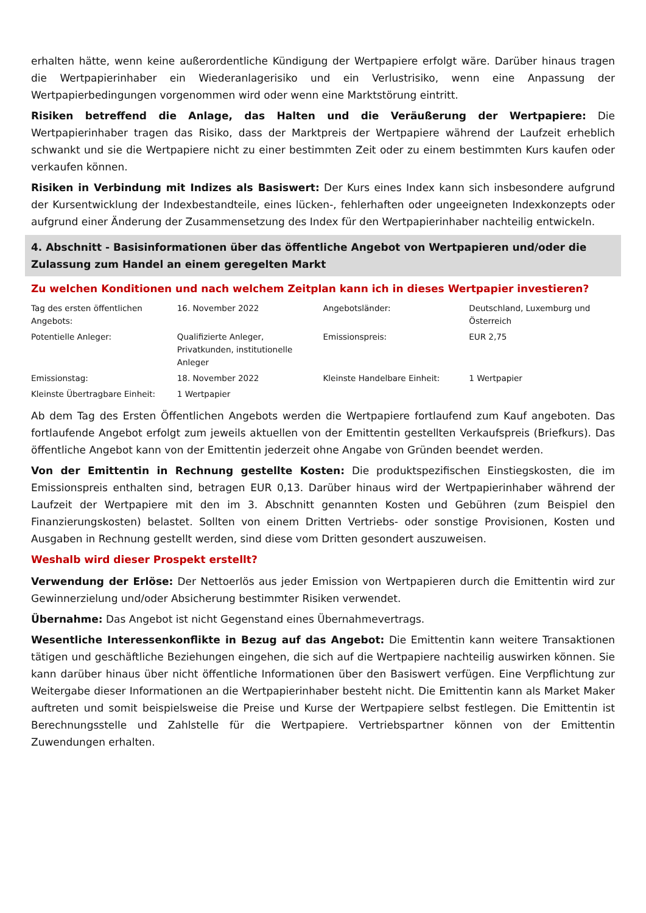erhalten hätte, wenn keine außerordentliche Kündigung der Wertpapiere erfolgt wäre. Darüber hinaus tragen die Wertpapierinhaber ein Wiederanlagerisiko und ein Verlustrisiko, wenn eine Anpassung der Wertpapierbedingungen vorgenommen wird oder wenn eine Marktstörung eintritt.
Risiken betreffend die Anlage, das Halten und die Veräußerung der Wertpapiere: Die Wertpapierinhaber tragen das Risiko, dass der Marktpreis der Wertpapiere während der Laufzeit erheblich schwankt und sie die Wertpapiere nicht zu einer bestimmten Zeit oder zu einem bestimmten Kurs kaufen oder verkaufen können.
Risiken in Verbindung mit Indizes als Basiswert: Der Kurs eines Index kann sich insbesondere aufgrund der Kursentwicklung der Indexbestandteile, eines lücken-, fehlerhaften oder ungeeigneten Indexkonzepts oder aufgrund einer Änderung der Zusammensetzung des Index für den Wertpapierinhaber nachteilig entwickeln.
4. Abschnitt - Basisinformationen über das öffentliche Angebot von Wertpapieren und/oder die Zulassung zum Handel an einem geregelten Markt
Zu welchen Konditionen und nach welchem Zeitplan kann ich in dieses Wertpapier investieren?
| Tag des ersten öffentlichen Angebots: | 16. November 2022 | Angebotsländer: | Deutschland, Luxemburg und Österreich |
| Potentielle Anleger: | Qualifizierte Anleger, Privatkunden, institutionelle Anleger | Emissionspreis: | EUR 2,75 |
| Emissionstag: | 18. November 2022 | Kleinste Handelbare Einheit: | 1 Wertpapier |
| Kleinste Übertragbare Einheit: | 1 Wertpapier | | |
Ab dem Tag des Ersten Öffentlichen Angebots werden die Wertpapiere fortlaufend zum Kauf angeboten. Das fortlaufende Angebot erfolgt zum jeweils aktuellen von der Emittentin gestellten Verkaufspreis (Briefkurs). Das öffentliche Angebot kann von der Emittentin jederzeit ohne Angabe von Gründen beendet werden.
Von der Emittentin in Rechnung gestellte Kosten: Die produktspezifischen Einstiegskosten, die im Emissionspreis enthalten sind, betragen EUR 0,13. Darüber hinaus wird der Wertpapierinhaber während der Laufzeit der Wertpapiere mit den im 3. Abschnitt genannten Kosten und Gebühren (zum Beispiel den Finanzierungskosten) belastet. Sollten von einem Dritten Vertriebs- oder sonstige Provisionen, Kosten und Ausgaben in Rechnung gestellt werden, sind diese vom Dritten gesondert auszuweisen.
Weshalb wird dieser Prospekt erstellt?
Verwendung der Erlöse: Der Nettoerlös aus jeder Emission von Wertpapieren durch die Emittentin wird zur Gewinnerzielung und/oder Absicherung bestimmter Risiken verwendet.
Übernahme: Das Angebot ist nicht Gegenstand eines Übernahmevertrags.
Wesentliche Interessenkonflikte in Bezug auf das Angebot: Die Emittentin kann weitere Transaktionen tätigen und geschäftliche Beziehungen eingehen, die sich auf die Wertpapiere nachteilig auswirken können. Sie kann darüber hinaus über nicht öffentliche Informationen über den Basiswert verfügen. Eine Verpflichtung zur Weitergabe dieser Informationen an die Wertpapierinhaber besteht nicht. Die Emittentin kann als Market Maker auftreten und somit beispielsweise die Preise und Kurse der Wertpapiere selbst festlegen. Die Emittentin ist Berechnungsstelle und Zahlstelle für die Wertpapiere. Vertriebspartner können von der Emittentin Zuwendungen erhalten.